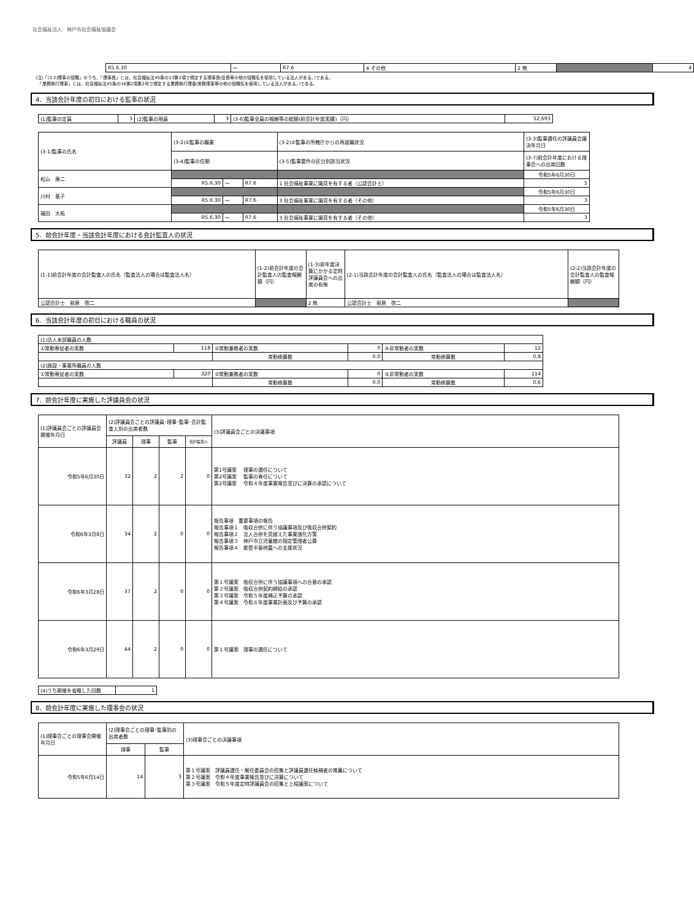社会福祉法人　神戸市社会福祉協議会
| R5.6.30 | ～ | R7.6 | 4 その他 | 2 無 | | 4 |
(注)「(3-2)理事の役職」のうち、「理事長」とは、社会福祉法45条の13第3項で規定する理事長(会長等の他の役職名を使用している法人がある。)である。
　「業務執行理事」とは、社会福祉法45条の16第2項第2号で規定する業務執行理事(常務理事等の他の役職名を使用している法人がある。)である。
4．当該会計年度の初日における監事の状況
| (1)監事の定員 | 3 | (2)監事の現員 | 3 | (3-6)監事全員の報酬等の総額(前会計年度実績)（円） | 52,693 |
| (3-1)監事の氏名 | (3-2)①監事の職業 | | | (3-2)②監事の所轄庁からの再就職状況 | (3-3)監事選任の評議員会議決年月日 |
| | (3-4)監事の任期 | | | (3-5)監事要件の区分別該当状況 | (3-7)前会計年度における理事会への出席回数 |
| 松山 康二 | | | | | 令和5年6月30日 |
| | R5.6.30 | ～ | R7.6 | 1 社会福祉事業に識見を有する者（公認会計士） | 5 |
| 川村 基子 | | | | | 令和5年6月30日 |
| | R5.6.30 | ～ | R7.6 | 3 社会福祉事業に識見を有する者（その他） | 3 |
| 福田 大祐 | | | | | 令和5年6月30日 |
| | R5.6.30 | ～ | R7.6 | 3 社会福祉事業に識見を有する者（その他） | 3 |
5．前会計年度・当該会計年度における会計監査人の状況
| (1-1)前会計年度の会計監査人の氏名（監査法人の場合は監査法人名） | (1-2)前会計年度の会計監査人の監査報酬額（円） | (1-3)前年度決算にかかる定時評議員会への出席の有無 | (2-1)当該会計年度の会計監査人の氏名（監査法人の場合は監査法人名） | (2-2)当該会計年度の会計監査人の監査報酬額（円） |
| 公認会計士 前原 啓二 | | 2 無 | 公認会計士 前原 啓二 | |
6．当該会計年度の初日における職員の状況
| (1)法人本部職員の人数 | | | | | |
| ①常勤専従者の実数 | 118 | ②常勤兼務者の実数 | 0 | ③非常勤者の実数 | 12 |
| | | 常勤換算数 | 0.0 | 常勤換算数 | 0.8 |
| (2)施設・事業所職員の人数 | | | | | |
| ①常勤専従者の実数 | 320 | ②常勤兼務者の実数 | 0 | ③非常勤者の実数 | 114 |
| | | 常勤換算数 | 0.0 | 常勤換算数 | 0.6 |
7．前会計年度に実施した評議員会の状況
| (1)評議員会ごとの評議員会開催年月日 | (2)評議員会ごとの評議員･理事･監事･会計監査人別の出席者数 | | | | (3)評議員会ごとの決議事項 |
| --- | --- | --- | --- | --- | --- |
| | 評議員 | 理事 | 監事 | 会計監査人 | |
| 令和5年6月30日 | 32 | 2 | 2 | 0 | 第1号議案 理事の選任について 第2号議案 監事の専任について 第2号議案 令和４年度事業報告並びに決算の承認について |
| 令和6年3月8日 | 34 | 2 | 0 | 0 | 報告事項 重要事項の報告 報告事項１ 吸収合併に伴う協議事項及び吸収合併契約 報告事項２ 法人合併を見据えた事業強化方策 報告事項３ 神戸市立児童館の指定管理者公募 報告事項４ 能登半島地震への支援状況 |
| 令和6年3月28日 | 37 | 2 | 0 | 0 | 第１号議案 吸収合併に伴う協議事項への合意の承認 第２号議案 吸収合併契約締結の承認 第３号議案 令和５年度補正予算の承認 第４号議案 令和６年度事業計画及び予算の承認 |
| 令和6年3月29日 | 44 | 2 | 0 | 0 | 第１号議案 理事の選任について |
| (4)うち開催を省略した回数 | 1 |
8．前会計年度に実施した理事会の状況
| (1)理事会ごとの理事会開催年月日 | (2)理事会ごとの理事･監事別の出席者数 | | (3)理事会ごとの決議事項 |
| --- | --- | --- | --- |
| | 理事 | 監事 | |
| 令和5年6月14日 | 14 | 3 | 第１号議案 評議員選任・解任委員会の招集と評議員選任候補者の推薦について 第２号議案 令和４年度事業報告並びに決算について 第３号議案 令和５年度定時評議員会の招集と上程議案について |